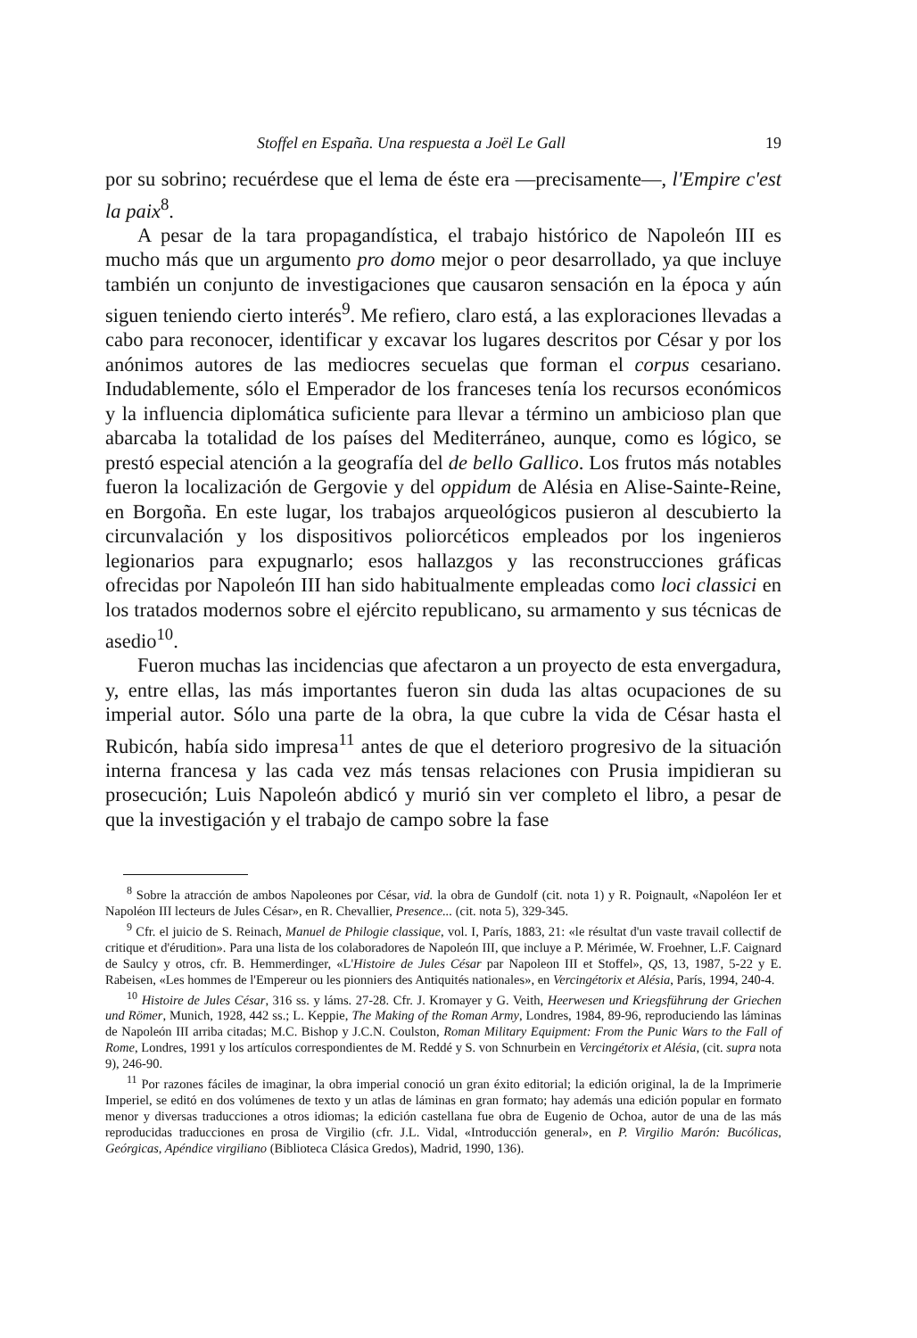Stoffel en España. Una respuesta a Joël Le Gall 19
por su sobrino; recuérdese que el lema de éste era —precisamente—, l'Empire c'est la paix<sup>8</sup>.
A pesar de la tara propagandística, el trabajo histórico de Napoleón III es mucho más que un argumento pro domo mejor o peor desarrollado, ya que incluye también un conjunto de investigaciones que causaron sensación en la época y aún siguen teniendo cierto interés<sup>9</sup>. Me refiero, claro está, a las exploraciones llevadas a cabo para reconocer, identificar y excavar los lugares descritos por César y por los anónimos autores de las mediocres secuelas que forman el corpus cesariano. Indudablemente, sólo el Emperador de los franceses tenía los recursos económicos y la influencia diplomática suficiente para llevar a término un ambicioso plan que abarcaba la totalidad de los países del Mediterráneo, aunque, como es lógico, se prestó especial atención a la geografía del de bello Gallico. Los frutos más notables fueron la localización de Gergovie y del oppidum de Alésia en Alise-Sainte-Reine, en Borgoña. En este lugar, los trabajos arqueológicos pusieron al descubierto la circunvalación y los dispositivos poliorcéticos empleados por los ingenieros legionarios para expugnarlo; esos hallazgos y las reconstrucciones gráficas ofrecidas por Napoleón III han sido habitualmente empleadas como loci classici en los tratados modernos sobre el ejército republicano, su armamento y sus técnicas de asedio<sup>10</sup>.
Fueron muchas las incidencias que afectaron a un proyecto de esta envergadura, y, entre ellas, las más importantes fueron sin duda las altas ocupaciones de su imperial autor. Sólo una parte de la obra, la que cubre la vida de César hasta el Rubicón, había sido impresa<sup>11</sup> antes de que el deterioro progresivo de la situación interna francesa y las cada vez más tensas relaciones con Prusia impidieran su prosecución; Luis Napoleón abdicó y murió sin ver completo el libro, a pesar de que la investigación y el trabajo de campo sobre la fase
<sup>8</sup> Sobre la atracción de ambos Napoleones por César, vid. la obra de Gundolf (cit. nota 1) y R. Poignault, «Napoléon Ier et Napoléon III lecteurs de Jules César», en R. Chevallier, Presence... (cit. nota 5), 329-345.
<sup>9</sup> Cfr. el juicio de S. Reinach, Manuel de Philogie classique, vol. I, París, 1883, 21: «le résultat d'un vaste travail collectif de critique et d'érudition». Para una lista de los colaboradores de Napoleón III, que incluye a P. Mérimée, W. Froehner, L.F. Caignard de Saulcy y otros, cfr. B. Hemmerdinger, «L'Histoire de Jules César par Napoleon III et Stoffel», QS, 13, 1987, 5-22 y E. Rabeisen, «Les hommes de l'Empereur ou les pionniers des Antiquités nationales», en Vercingétorix et Alésia, París, 1994, 240-4.
<sup>10</sup> Histoire de Jules César, 316 ss. y láms. 27-28. Cfr. J. Kromayer y G. Veith, Heerwesen und Kriegsführung der Griechen und Römer, Munich, 1928, 442 ss.; L. Keppie, The Making of the Roman Army, Londres, 1984, 89-96, reproduciendo las láminas de Napoleón III arriba citadas; M.C. Bishop y J.C.N. Coulston, Roman Military Equipment: From the Punic Wars to the Fall of Rome, Londres, 1991 y los artículos correspondientes de M. Reddé y S. von Schnurbein en Vercingétorix et Alésia, (cit. supra nota 9), 246-90.
<sup>11</sup> Por razones fáciles de imaginar, la obra imperial conoció un gran éxito editorial; la edición original, la de la Imprimerie Imperiel, se editó en dos volúmenes de texto y un atlas de láminas en gran formato; hay además una edición popular en formato menor y diversas traducciones a otros idiomas; la edición castellana fue obra de Eugenio de Ochoa, autor de una de las más reproducidas traducciones en prosa de Virgilio (cfr. J.L. Vidal, «Introducción general», en P. Virgilio Marón: Bucólicas, Geórgicas, Apéndice virgiliano (Biblioteca Clásica Gredos), Madrid, 1990, 136).